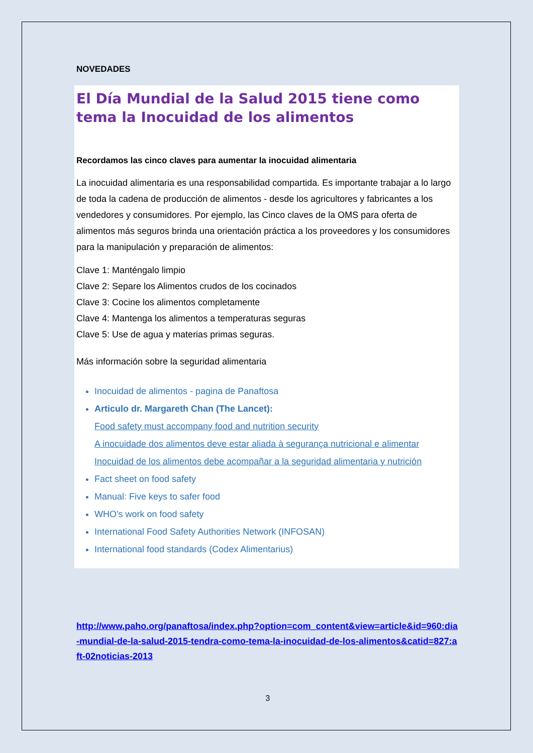NOVEDADES
El Día Mundial de la Salud 2015 tiene como tema la Inocuidad de los alimentos
Recordamos las cinco claves para aumentar la inocuidad alimentaria
La inocuidad alimentaria es una responsabilidad compartida. Es importante trabajar a lo largo de toda la cadena de producción de alimentos - desde los agricultores y fabricantes a los vendedores y consumidores. Por ejemplo, las Cinco claves de la OMS para oferta de alimentos más seguros brinda una orientación práctica a los proveedores y los consumidores para la manipulación y preparación de alimentos:
Clave 1: Manténgalo limpio
Clave 2: Separe los Alimentos crudos de los cocinados
Clave 3: Cocine los alimentos completamente
Clave 4: Mantenga los alimentos a temperaturas seguras
Clave 5: Use de agua y materias primas seguras.
Más información sobre la seguridad alimentaria
Inocuidad de alimentos - pagina de Panaftosa
Articulo dr. Margareth Chan (The Lancet):
Food safety must accompany food and nutrition security
A inocuidade dos alimentos deve estar aliada à segurança nutricional e alimentar
Inocuidad de los alimentos debe acompañar a la seguridad alimentaria y nutrición
Fact sheet on food safety
Manual: Five keys to safer food
WHO's work on food safety
International Food Safety Authorities Network (INFOSAN)
International food standards (Codex Alimentarius)
http://www.paho.org/panaftosa/index.php?option=com_content&view=article&id=960:dia-mundial-de-la-salud-2015-tendra-como-tema-la-inocuidad-de-los-alimentos&catid=827:aft-02noticias-2013
3